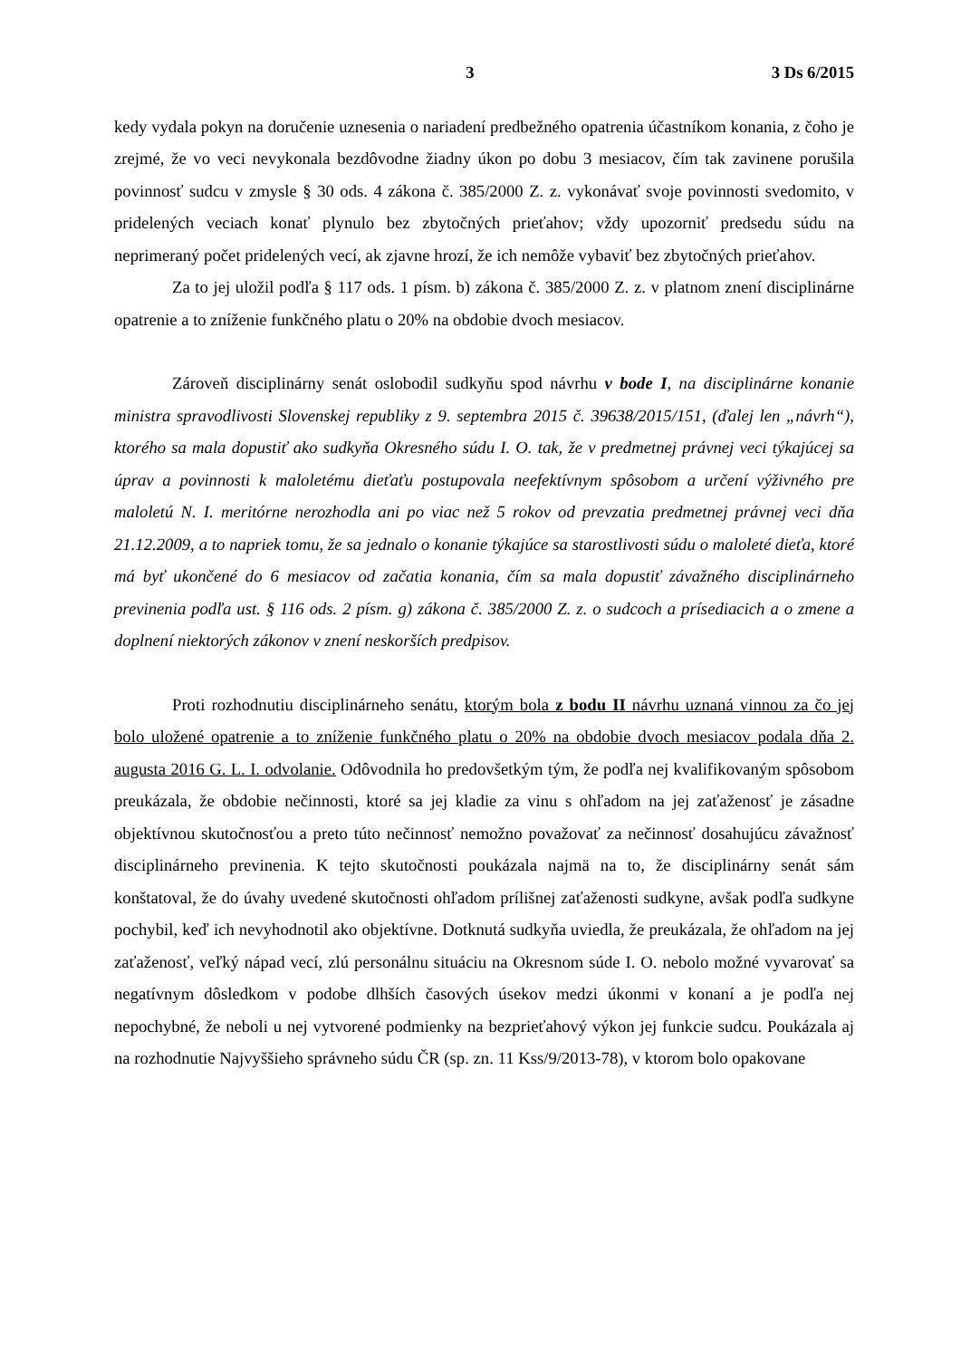3 3 Ds 6/2015
kedy vydala pokyn na doručenie uznesenia o nariadení predbežného opatrenia účastníkom konania, z čoho je zrejmé, že vo veci nevykonala bezdôvodne žiadny úkon po dobu 3 mesiacov, čím tak zavinene porušila povinnosť sudcu v zmysle § 30 ods. 4 zákona č. 385/2000 Z. z. vykonávať svoje povinnosti svedomito, v pridelených veciach konať plynulo bez zbytočných prieťahov; vždy upozorniť predsedu súdu na neprimeraný počet pridelených vecí, ak zjavne hrozí, že ich nemôže vybaviť bez zbytočných prieťahov.
Za to jej uložil podľa § 117 ods. 1 písm. b) zákona č. 385/2000 Z. z. v platnom znení disciplinárne opatrenie a to zníženie funkčného platu o 20% na obdobie dvoch mesiacov.
Zároveň disciplinárny senát oslobodil sudkyňu spod návrhu v bode I, na disciplinárne konanie ministra spravodlivosti Slovenskej republiky z 9. septembra 2015 č. 39638/2015/151, (ďalej len „návrh“), ktorého sa mala dopustiť ako sudkyňa Okresného súdu I. O. tak, že v predmetnej právnej veci týkajúcej sa úprav a povinnosti k maloletému dieťaťu postupovala neefektívnym spôsobom a určení výživného pre maloletú N. I. meritórne nerozhodla ani po viac než 5 rokov od prevzatia predmetnej právnej veci dňa 21.12.2009, a to napriek tomu, že sa jednalo o konanie týkajúce sa starostlivosti súdu o maloleté dieťa, ktoré má byť ukončené do 6 mesiacov od začatia konania, čím sa mala dopustiť závažného disciplinárneho previnenia podľa ust. § 116 ods. 2 písm. g) zákona č. 385/2000 Z. z. o sudcoch a prísediacich a o zmene a doplnení niektorých zákonov v znení neskorších predpisov.
Proti rozhodnutiu disciplinárneho senátu, ktorým bola z bodu II návrhu uznaná vinnou za čo jej bolo uložené opatrenie a to zníženie funkčného platu o 20% na obdobie dvoch mesiacov podala dňa 2. augusta 2016 G. L. I. odvolanie. Odôvodnila ho predovšetkým tým, že podľa nej kvalifikovaným spôsobom preukázala, že obdobie nečinnosti, ktoré sa jej kladie za vinu s ohľadom na jej zaťaženosť je zásadne objektívnou skutočnosťou a preto túto nečinnosť nemožno považovať za nečinnosť dosahujúcu závažnosť disciplinárneho previnenia. K tejto skutočnosti poukázala najmä na to, že disciplinárny senát sám konštatoval, že do úvahy uvedené skutočnosti ohľadom prílišnej zaťaženosti sudkyne, avšak podľa sudkyne pochybil, keď ich nevyhodnotil ako objektívne. Dotknutá sudkyňa uviedla, že preukázala, že ohľadom na jej zaťaženosť, veľký nápad vecí, zlú personálnu situáciu na Okresnom súde I. O. nebolo možné vyvarovať sa negatívnym dôsledkom v podobe dlhších časových úsekov medzi úkonmi v konaní a je podľa nej nepochybné, že neboli u nej vytvorené podmienky na bezprieťahový výkon jej funkcie sudcu. Poukázala aj na rozhodnutie Najvyššieho správneho súdu ČR (sp. zn. 11 Kss/9/2013-78), v ktorom bolo opakovane